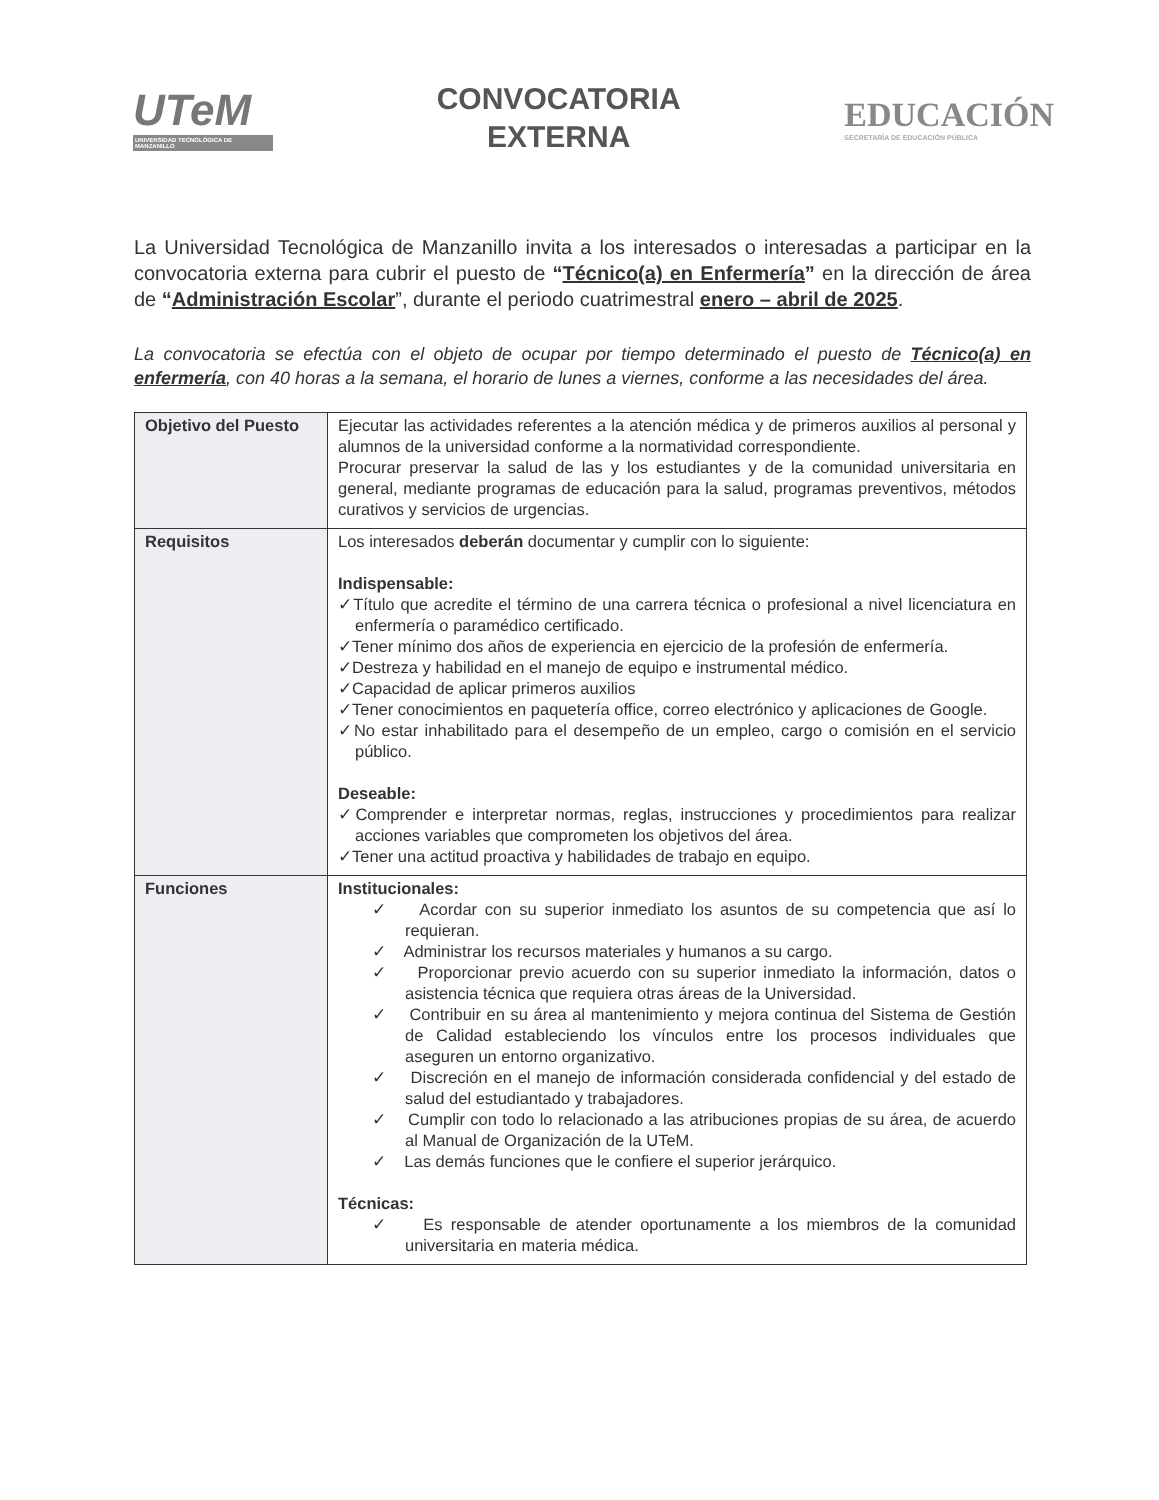UTeM
UNIVERSIDAD TECNOLÓGICA DE MANZANILLO
CONVOCATORIA
EXTERNA
EDUCACIÓN
SECRETARÍA DE EDUCACIÓN PÚBLICA
La Universidad Tecnológica de Manzanillo invita a los interesados o interesadas a participar en la convocatoria externa para cubrir el puesto de “Técnico(a) en Enfermería” en la dirección de área de “Administración Escolar”, durante el periodo cuatrimestral enero – abril de 2025.
La convocatoria se efectúa con el objeto de ocupar por tiempo determinado el puesto de Técnico(a) en enfermería, con 40 horas a la semana, el horario de lunes a viernes, conforme a las necesidades del área.
| Objetivo del Puesto | Ejecutar las actividades referentes a la atención médica y de primeros auxilios al personal y alumnos de la universidad conforme a la normatividad correspondiente. Procurar preservar la salud de las y los estudiantes y de la comunidad universitaria en general, mediante programas de educación para la salud, programas preventivos, métodos curativos y servicios de urgencias. |
| Requisitos | Los interesados deberán documentar y cumplir con lo siguiente: Indispensable: ✓Título que acredite el término de una carrera técnica o profesional a nivel licenciatura en enfermería o paramédico certificado. ✓Tener mínimo dos años de experiencia en ejercicio de la profesión de enfermería. ✓Destreza y habilidad en el manejo de equipo e instrumental médico. ✓Capacidad de aplicar primeros auxilios ✓Tener conocimientos en paquetería office, correo electrónico y aplicaciones de Google. ✓No estar inhabilitado para el desempeño de un empleo, cargo o comisión en el servicio público. Deseable: ✓Comprender e interpretar normas, reglas, instrucciones y procedimientos para realizar acciones variables que comprometen los objetivos del área. ✓Tener una actitud proactiva y habilidades de trabajo en equipo. |
| Funciones | Institucionales: ✓ Acordar con su superior inmediato los asuntos de su competencia que así lo requieran. ✓ Administrar los recursos materiales y humanos a su cargo. ✓ Proporcionar previo acuerdo con su superior inmediato la información, datos o asistencia técnica que requiera otras áreas de la Universidad. ✓ Contribuir en su área al mantenimiento y mejora continua del Sistema de Gestión de Calidad estableciendo los vínculos entre los procesos individuales que aseguren un entorno organizativo. ✓ Discreción en el manejo de información considerada confidencial y del estado de salud del estudiantado y trabajadores. ✓ Cumplir con todo lo relacionado a las atribuciones propias de su área, de acuerdo al Manual de Organización de la UTeM. ✓ Las demás funciones que le confiere el superior jerárquico. Técnicas: ✓ Es responsable de atender oportunamente a los miembros de la comunidad universitaria en materia médica. |